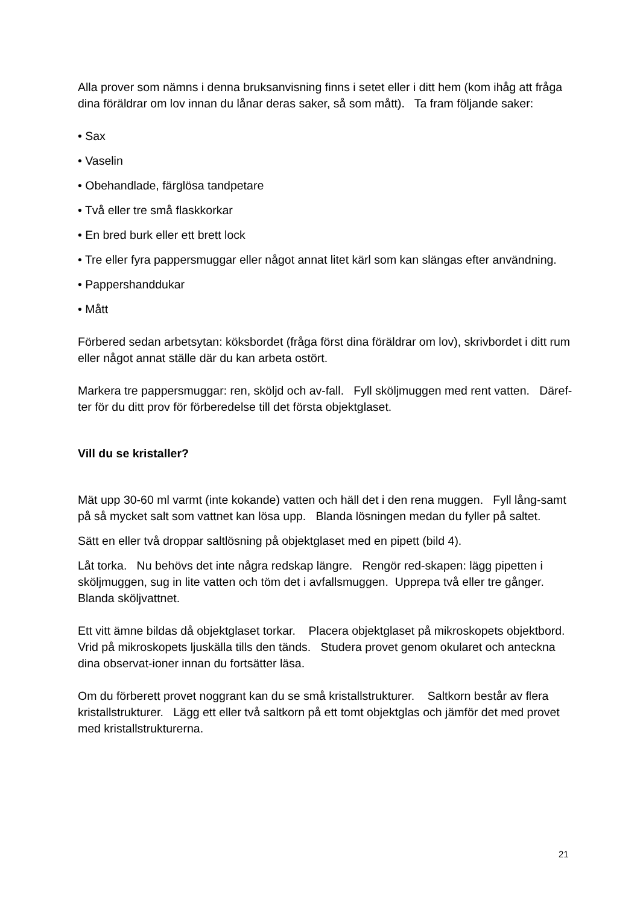Alla prover som nämns i denna bruksanvisning finns i setet eller i ditt hem (kom ihåg att fråga dina föräldrar om lov innan du lånar deras saker, så som mått). Ta fram följande saker:
• Sax
• Vaselin
• Obehandlade, färglösa tandpetare
• Två eller tre små flaskkorkar
• En bred burk eller ett brett lock
• Tre eller fyra pappersmuggar eller något annat litet kärl som kan slängas efter användning.
• Pappershanddukar
• Mått
Förbered sedan arbetsytan: köksbordet (fråga först dina föräldrar om lov), skrivbordet i ditt rum eller något annat ställe där du kan arbeta ostört.
Markera tre pappersmuggar: ren, sköljd och av-fall. Fyll sköljmuggen med rent vatten. Däref-ter för du ditt prov för förberedelse till det första objektglaset.
Vill du se kristaller?
Mät upp 30-60 ml varmt (inte kokande) vatten och häll det i den rena muggen. Fyll lång-samt på så mycket salt som vattnet kan lösa upp. Blanda lösningen medan du fyller på saltet.
Sätt en eller två droppar saltlösning på objektglaset med en pipett (bild 4).
Låt torka. Nu behövs det inte några redskap längre. Rengör red-skapen: lägg pipetten i sköljmuggen, sug in lite vatten och töm det i avfallsmuggen. Upprepa två eller tre gånger. Blanda sköljvattnet.
Ett vitt ämne bildas då objektglaset torkar. Placera objektglaset på mikroskopets objektbord. Vrid på mikroskopets ljuskälla tills den tänds. Studera provet genom okularet och anteckna dina observat-ioner innan du fortsätter läsa.
Om du förberett provet noggrant kan du se små kristallstrukturer. Saltkorn består av flera kristallstrukturer. Lägg ett eller två saltkorn på ett tomt objektglas och jämför det med provet med kristallstrukturerna.
21